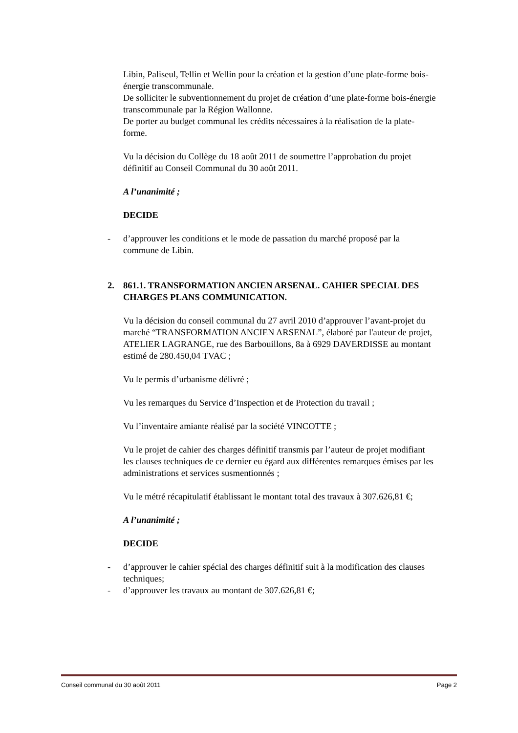Libin, Paliseul, Tellin et Wellin pour la création et la gestion d’une plate-forme bois-énergie transcommunale.
De solliciter le subventionnement du projet de création d’une plate-forme bois-énergie transcommunale par la Région Wallonne.
De porter au budget communal les crédits nécessaires à la réalisation de la plate-forme.
Vu la décision du Collège du 18 août 2011 de soumettre l’approbation du projet définitif au Conseil Communal du 30 août 2011.
A l’unanimité ;
DECIDE
- d’approuver les conditions et le mode de passation du marché proposé par la commune de Libin.
2. 861.1. TRANSFORMATION ANCIEN ARSENAL. CAHIER SPECIAL DES CHARGES PLANS COMMUNICATION.
Vu la décision du conseil communal du 27 avril 2010 d’approuver l’avant-projet du marché “TRANSFORMATION ANCIEN ARSENAL”, élaboré par l'auteur de projet, ATELIER LAGRANGE, rue des Barbouillons, 8a à 6929 DAVERDISSE au montant estimé de 280.450,04 TVAC ;
Vu le permis d’urbanisme délivré ;
Vu les remarques du Service d’Inspection et de Protection du travail ;
Vu l’inventaire amiante réalisé par la société VINCOTTE ;
Vu le projet de cahier des charges définitif transmis par l’auteur de projet modifiant les clauses techniques de ce dernier eu égard aux différentes remarques émises par les administrations et services susmentionnés ;
Vu le métré récapitulatif établissant le montant total des travaux à 307.626,81 €;
A l’unanimité ;
DECIDE
- d’approuver le cahier spécial des charges définitif suit à la modification des clauses techniques;
- d’approuver les travaux au montant de 307.626,81 €;
Conseil communal du 30 août 2011 Page 2